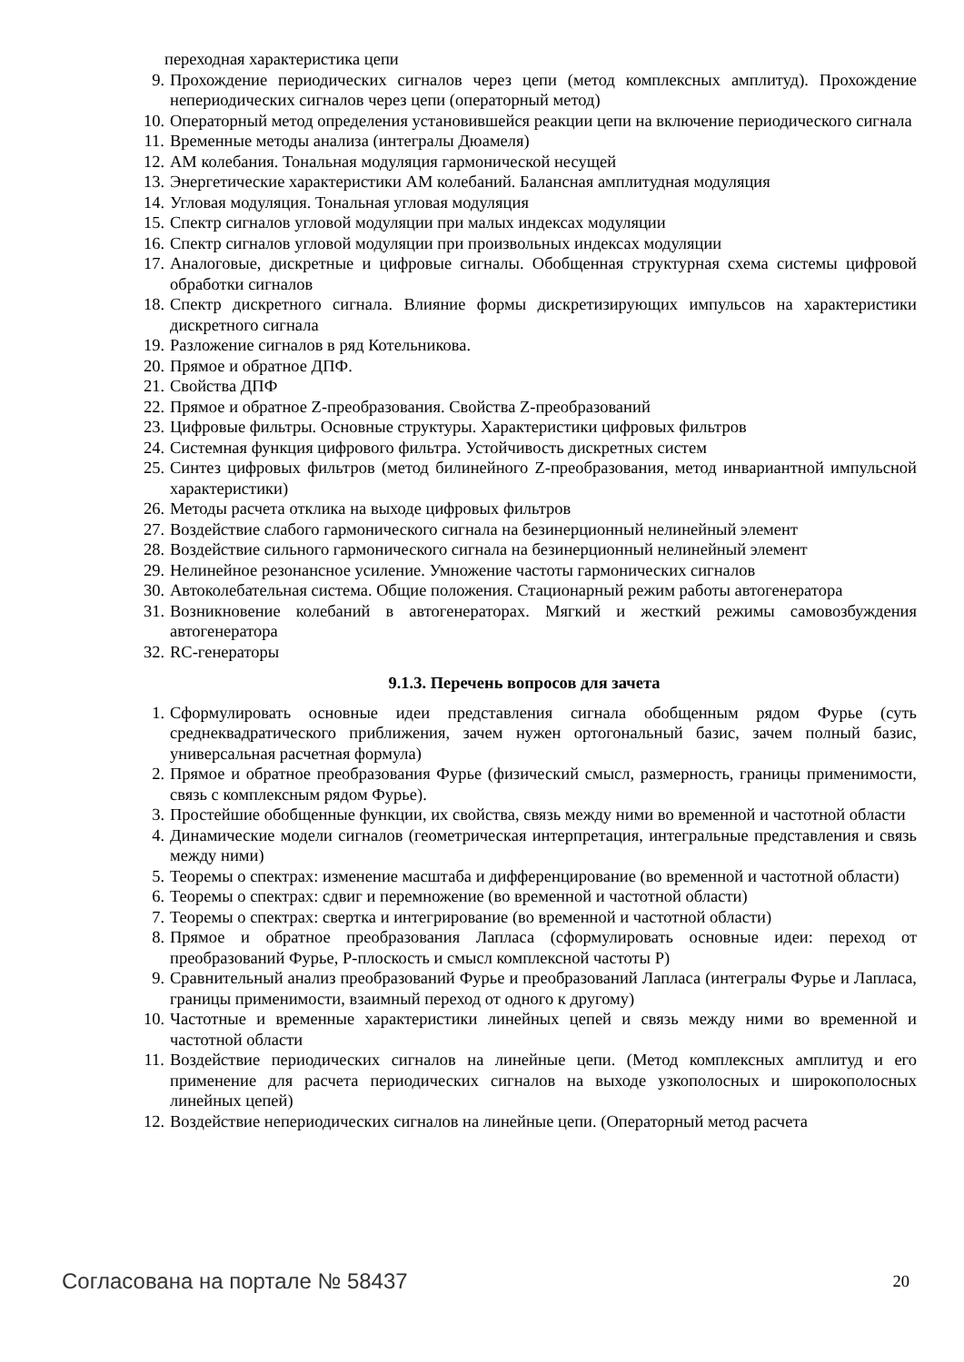переходная характеристика цепи
9. Прохождение периодических сигналов через цепи (метод комплексных амплитуд). Прохождение непериодических сигналов через цепи (операторный метод)
10. Операторный метод определения установившейся реакции цепи на включение периодического сигнала
11. Временные методы анализа (интегралы Дюамеля)
12. АМ колебания. Тональная модуляция гармонической несущей
13. Энергетические характеристики АМ колебаний. Балансная амплитудная модуляция
14. Угловая модуляция. Тональная угловая модуляция
15. Спектр сигналов угловой модуляции при малых индексах модуляции
16. Спектр сигналов угловой модуляции при произвольных индексах модуляции
17. Аналоговые, дискретные и цифровые сигналы. Обобщенная структурная схема системы цифровой обработки сигналов
18. Спектр дискретного сигнала. Влияние формы дискретизирующих импульсов на характеристики дискретного сигнала
19. Разложение сигналов в ряд Котельникова.
20. Прямое и обратное ДПФ.
21. Свойства ДПФ
22. Прямое и обратное Z-преобразования. Свойства Z-преобразований
23. Цифровые фильтры. Основные структуры. Характеристики цифровых фильтров
24. Системная функция цифрового фильтра. Устойчивость дискретных систем
25. Синтез цифровых фильтров (метод билинейного Z-преобразования, метод инвариантной импульсной характеристики)
26. Методы расчета отклика на выходе цифровых фильтров
27. Воздействие слабого гармонического сигнала на безинерционный нелинейный элемент
28. Воздействие сильного гармонического сигнала на безинерционный нелинейный элемент
29. Нелинейное резонансное усиление. Умножение частоты гармонических сигналов
30. Автоколебательная система. Общие положения. Стационарный режим работы автогенератора
31. Возникновение колебаний в автогенераторах. Мягкий и жесткий режимы самовозбуждения автогенератора
32. RC-генераторы
9.1.3. Перечень вопросов для зачета
1. Сформулировать основные идеи представления сигнала обобщенным рядом Фурье (суть среднеквадратического приближения, зачем нужен ортогональный базис, зачем полный базис, универсальная расчетная формула)
2. Прямое и обратное преобразования Фурье (физический смысл, размерность, границы применимости, связь с комплексным рядом Фурье).
3. Простейшие обобщенные функции, их свойства, связь между ними во временной и частотной области
4. Динамические модели сигналов (геометрическая интерпретация, интегральные представления и связь между ними)
5. Теоремы о спектрах: изменение масштаба и дифференцирование (во временной и частотной области)
6. Теоремы о спектрах: сдвиг и перемножение (во временной и частотной области)
7. Теоремы о спектрах: свертка и интегрирование (во временной и частотной области)
8. Прямое и обратное преобразования Лапласа (сформулировать основные идеи: переход от преобразований Фурье, P-плоскость и смысл комплексной частоты P)
9. Сравнительный анализ преобразований Фурье и преобразований Лапласа (интегралы Фурье и Лапласа, границы применимости, взаимный переход от одного к другому)
10. Частотные и временные характеристики линейных цепей и связь между ними во временной и частотной области
11. Воздействие периодических сигналов на линейные цепи. (Метод комплексных амплитуд и его применение для расчета периодических сигналов на выходе узкополосных и широкополосных линейных цепей)
12. Воздействие непериодических сигналов на линейные цепи. (Операторный метод расчета
Согласована на портале № 58437 20